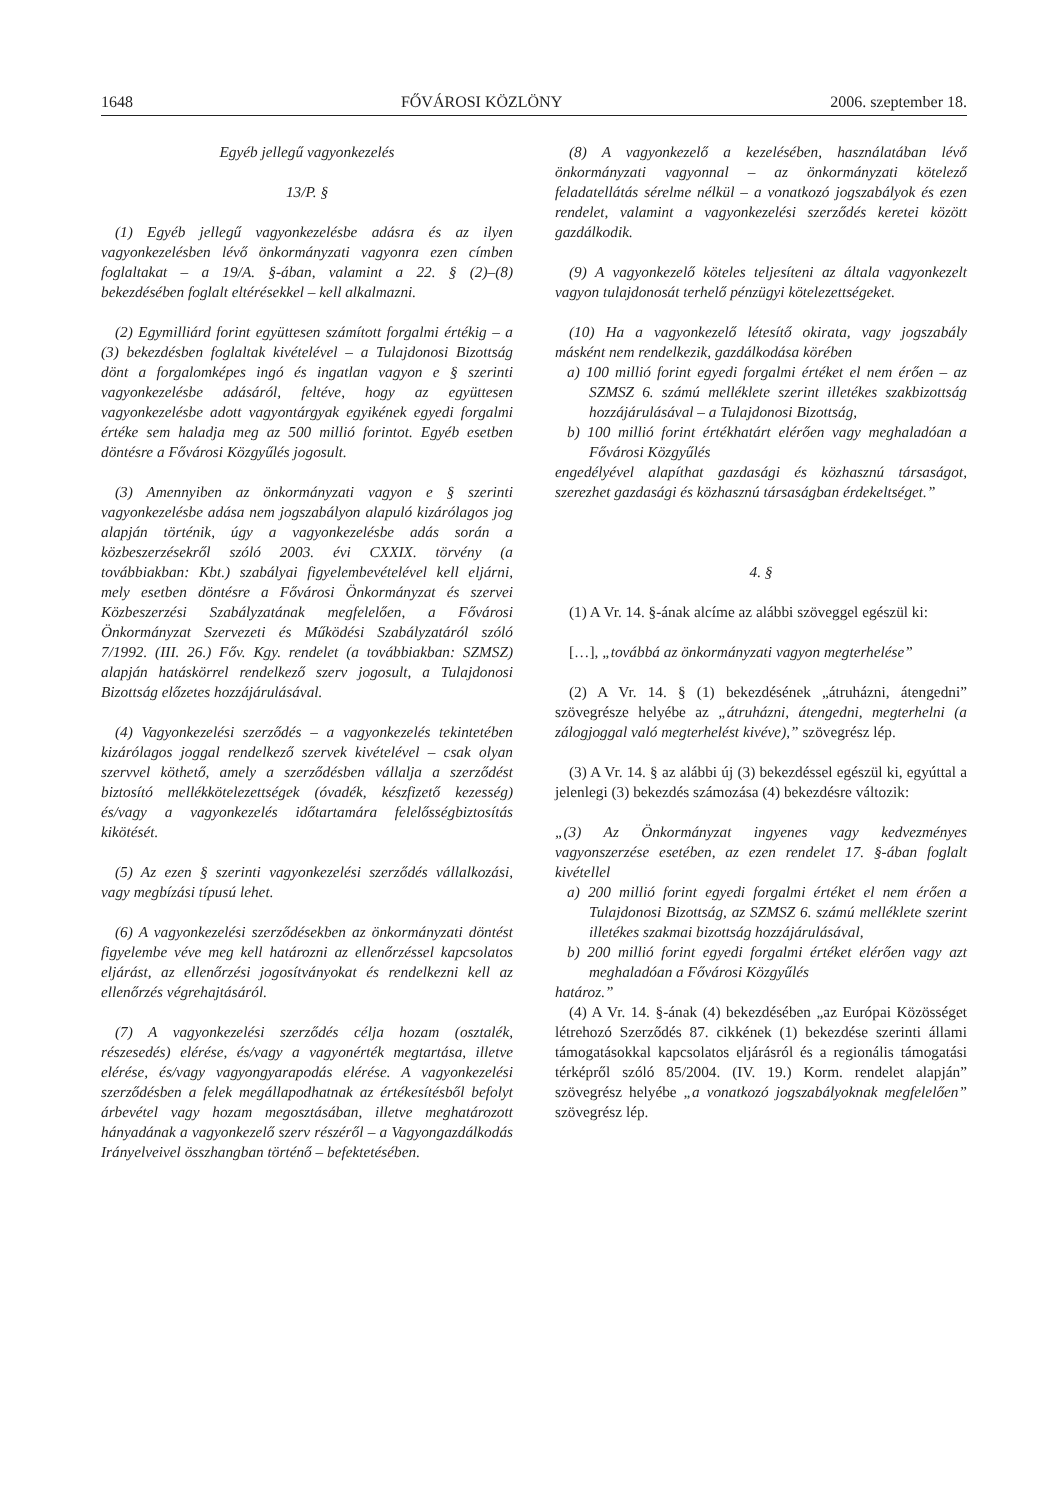1648 FŐVÁROSI KÖZLÖNY 2006. szeptember 18.
Egyéb jellegű vagyonkezelés
13/P. §
(1) Egyéb jellegű vagyonkezelésbe adásra és az ilyen vagyonkezelésben lévő önkormányzati vagyonra ezen címben foglaltakat – a 19/A. §-ában, valamint a 22. § (2)–(8) bekezdésében foglalt eltérésekkel – kell alkalmazni.
(2) Egymilliárd forint együttesen számított forgalmi értékig – a (3) bekezdésben foglaltak kivételével – a Tulajdonosi Bizottság dönt a forgalomképes ingó és ingatlan vagyon e § szerinti vagyonkezelésbe adásáról, feltéve, hogy az együttesen vagyonkezelésbe adott vagyontárgyak egyikének egyedi forgalmi értéke sem haladja meg az 500 millió forintot. Egyéb esetben döntésre a Fővárosi Közgyűlés jogosult.
(3) Amennyiben az önkormányzati vagyon e § szerinti vagyonkezelésbe adása nem jogszabályon alapuló kizárólagos jog alapján történik, úgy a vagyonkezelésbe adás során a közbeszerzésekről szóló 2003. évi CXXIX. törvény (a továbbiakban: Kbt.) szabályai figyelembevételével kell eljárni, mely esetben döntésre a Fővárosi Önkormányzat és szervei Közbeszerzési Szabályzatának megfelelően, a Fővárosi Önkormányzat Szervezeti és Működési Szabályzatáról szóló 7/1992. (III. 26.) Főv. Kgy. rendelet (a továbbiakban: SZMSZ) alapján hatáskörrel rendelkező szerv jogosult, a Tulajdonosi Bizottság előzetes hozzájárulásával.
(4) Vagyonkezelési szerződés – a vagyonkezelés tekintetében kizárólagos joggal rendelkező szervek kivételével – csak olyan szervvel köthető, amely a szerződésben vállalja a szerződést biztosító mellékkötelezettségek (óvadék, készfizető kezesség) és/vagy a vagyonkezelés időtartamára felelősségbiztosítás kikötését.
(5) Az ezen § szerinti vagyonkezelési szerződés vállalkozási, vagy megbízási típusú lehet.
(6) A vagyonkezelési szerződésekben az önkormányzati döntést figyelembe véve meg kell határozni az ellenőrzéssel kapcsolatos eljárást, az ellenőrzési jogosítványokat és rendelkezni kell az ellenőrzés végrehajtásáról.
(7) A vagyonkezelési szerződés célja hozam (osztalék, részesedés) elérése, és/vagy a vagyonérték megtartása, illetve elérése, és/vagy vagyongyarapodás elérése. A vagyonkezelési szerződésben a felek megállapodhatnak az értékesítésből befolyt árbevétel vagy hozam megosztásában, illetve meghatározott hányadának a vagyonkezelő szerv részéről – a Vagyongazdálkodás Irányelveivel összhangban történő – befektetésében.
(8) A vagyonkezelő a kezelésében, használatában lévő önkormányzati vagyonnal – az önkormányzati kötelező feladatellátás sérelme nélkül – a vonatkozó jogszabályok és ezen rendelet, valamint a vagyonkezelési szerződés keretei között gazdálkodik.
(9) A vagyonkezelő köteles teljesíteni az általa vagyonkezelt vagyon tulajdonosát terhelő pénzügyi kötelezettségeket.
(10) Ha a vagyonkezelő létesítő okirata, vagy jogszabály másként nem rendelkezik, gazdálkodása körében
a) 100 millió forint egyedi forgalmi értéket el nem érően – az SZMSZ 6. számú melléklete szerint illetékes szakbizottság hozzájárulásával – a Tulajdonosi Bizottság,
b) 100 millió forint értékhatárt elérően vagy meghaladóan a Fővárosi Közgyűlés
engedélyével alapíthat gazdasági és közhasznú társaságot, szerezhet gazdasági és közhasznú társaságban érdekeltséget.”
4. §
(1) A Vr. 14. §-ának alcíme az alábbi szöveggel egészül ki:
[…], „továbbá az önkormányzati vagyon megterhelése”
(2) A Vr. 14. § (1) bekezdésének „átruházni, átengedni” szövegrésze helyébe az „átruházni, átengedni, megterhelni (a zálogjoggal való megterhelést kivéve),” szövegrész lép.
(3) A Vr. 14. § az alábbi új (3) bekezdéssel egészül ki, egyúttal a jelenlegi (3) bekezdés számozása (4) bekezdésre változik:
„(3) Az Önkormányzat ingyenes vagy kedvezményes vagyonszerzése esetében, az ezen rendelet 17. §-ában foglalt kivétellel
a) 200 millió forint egyedi forgalmi értéket el nem érően a Tulajdonosi Bizottság, az SZMSZ 6. számú melléklete szerint illetékes szakmai bizottság hozzájárulásával,
b) 200 millió forint egyedi forgalmi értéket elérően vagy azt meghaladóan a Fővárosi Közgyűlés
határoz.”
(4) A Vr. 14. §-ának (4) bekezdésében „az Európai Közösséget létrehozó Szerződés 87. cikkének (1) bekezdése szerinti állami támogatásokkal kapcsolatos eljárásról és a regionális támogatási térképről szóló 85/2004. (IV. 19.) Korm. rendelet alapján” szövegrész helyébe „a vonatkozó jogszabályoknak megfelelően” szövegrész lép.